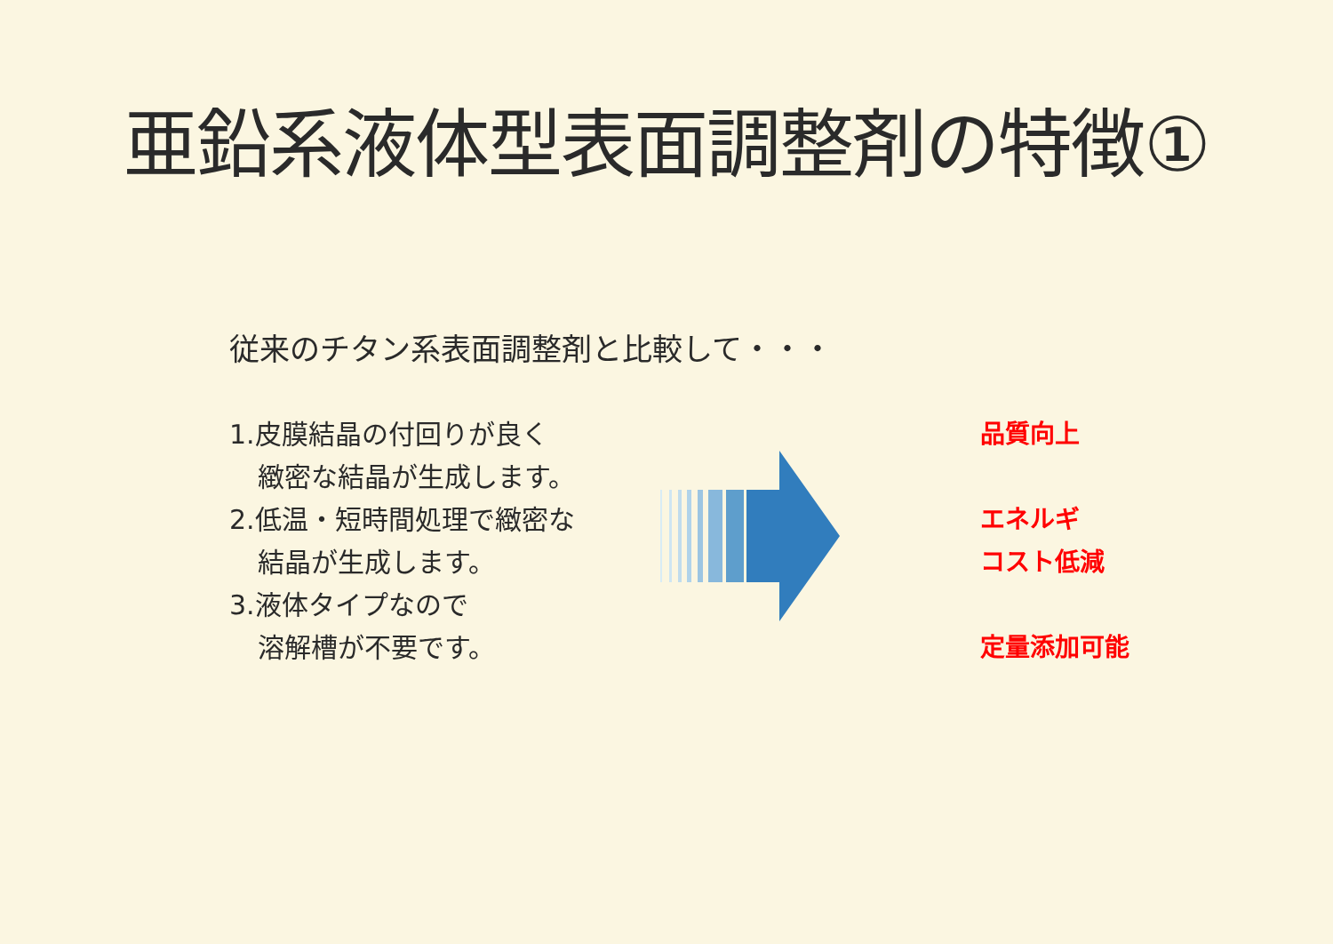亜鉛系液体型表面調整剤の特徴①
従来のチタン系表面調整剤と比較して・・・
1.皮膜結晶の付回りが良く
緻密な結晶が生成します。
2.低温・短時間処理で緻密な
結晶が生成します。
3.液体タイプなので
溶解槽が不要です。
品質向上
エネルギ
コスト低減
定量添加可能